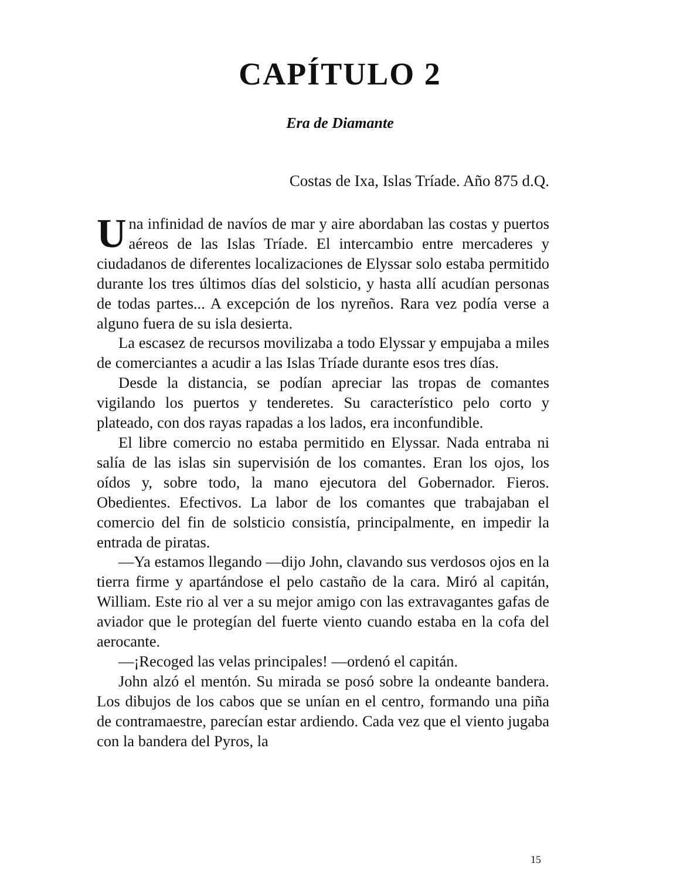CAPÍTULO 2
Era de Diamante
Costas de Ixa, Islas Tríade. Año 875 d.Q.
Una infinidad de navíos de mar y aire abordaban las costas y puertos aéreos de las Islas Tríade. El intercambio entre mercaderes y ciudadanos de diferentes localizaciones de Elyssar solo estaba permitido durante los tres últimos días del solsticio, y hasta allí acudían personas de todas partes... A excepción de los nyreños. Rara vez podía verse a alguno fuera de su isla desierta.
La escasez de recursos movilizaba a todo Elyssar y empujaba a miles de comerciantes a acudir a las Islas Tríade durante esos tres días.
Desde la distancia, se podían apreciar las tropas de comantes vigilando los puertos y tenderetes. Su característico pelo corto y plateado, con dos rayas rapadas a los lados, era inconfundible.
El libre comercio no estaba permitido en Elyssar. Nada entraba ni salía de las islas sin supervisión de los comantes. Eran los ojos, los oídos y, sobre todo, la mano ejecutora del Gobernador. Fieros. Obedientes. Efectivos. La labor de los comantes que trabajaban el comercio del fin de solsticio consistía, principalmente, en impedir la entrada de piratas.
—Ya estamos llegando —dijo John, clavando sus verdosos ojos en la tierra firme y apartándose el pelo castaño de la cara. Miró al capitán, William. Este rio al ver a su mejor amigo con las extravagantes gafas de aviador que le protegían del fuerte viento cuando estaba en la cofa del aerocante.
—¡Recoged las velas principales! —ordenó el capitán.
John alzó el mentón. Su mirada se posó sobre la ondeante bandera. Los dibujos de los cabos que se unían en el centro, formando una piña de contramaestre, parecían estar ardiendo. Cada vez que el viento jugaba con la bandera del Pyros, la
15